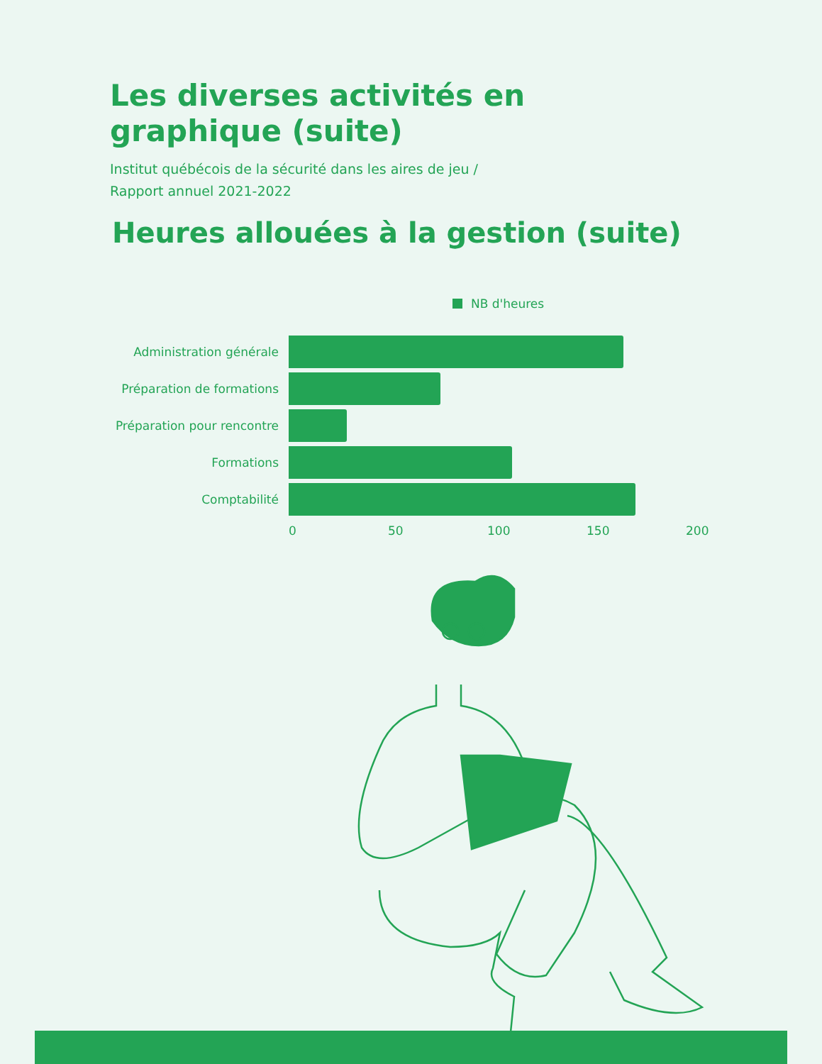Les diverses activités en graphique (suite)
Institut québécois de la sécurité dans les aires de jeu /
Rapport annuel 2021-2022
Heures allouées à la gestion (suite)
NB d'heures
Administration générale
Préparation de formations
Préparation pour rencontre
Formations
Comptabilité
0 50 100 150 200